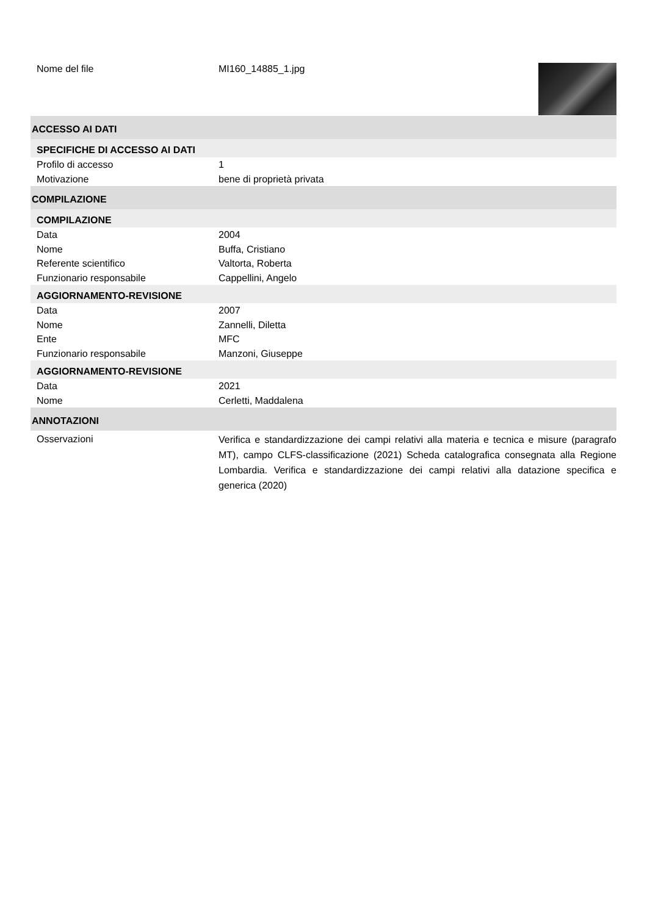Nome del file MI160_14885_1.jpg
ACCESSO AI DATI
SPECIFICHE DI ACCESSO AI DATI
Profilo di accesso 1
Motivazione bene di proprietà privata
COMPILAZIONE
COMPILAZIONE
Data 2004
Nome Buffa, Cristiano
Referente scientifico Valtorta, Roberta
Funzionario responsabile Cappellini, Angelo
AGGIORNAMENTO-REVISIONE
Data 2007
Nome Zannelli, Diletta
Ente MFC
Funzionario responsabile Manzoni, Giuseppe
AGGIORNAMENTO-REVISIONE
Data 2021
Nome Cerletti, Maddalena
ANNOTAZIONI
Osservazioni
Verifica e standardizzazione dei campi relativi alla materia e tecnica e misure (paragrafo MT), campo CLFS-classificazione (2021) Scheda catalografica consegnata alla Regione Lombardia. Verifica e standardizzazione dei campi relativi alla datazione specifica e generica (2020)